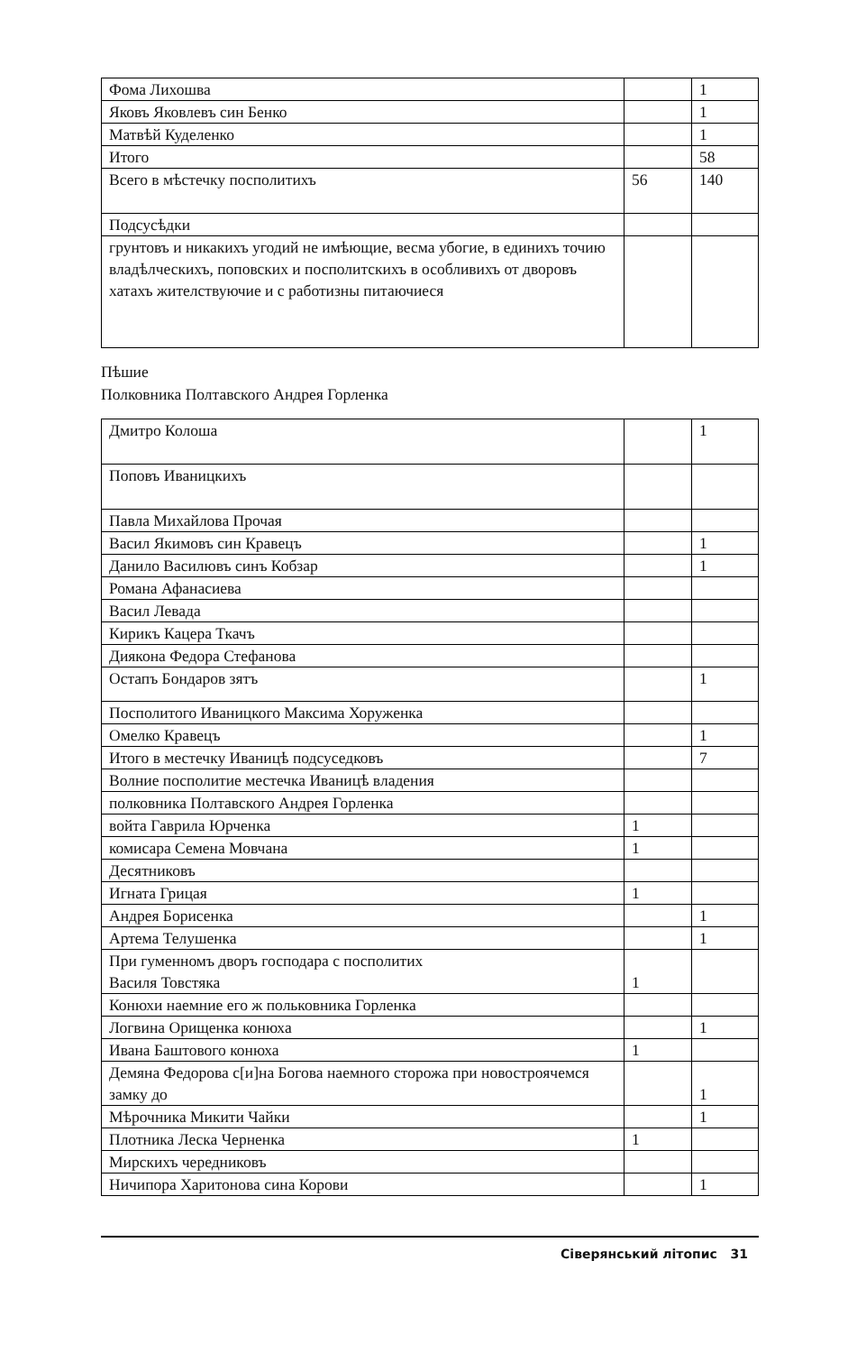| Фома Лихошва | | 1 |
| Яковъ Яковлевъ син Бенко | | 1 |
| Матвѣй Куделенко | | 1 |
| Итого | | 58 |
| Всего в мѣстечку посполитихъ | 56 | 140 |
| Подсусѣдки | | |
| грунтовъ и никакихъ угодий не имѣющие, весма убогие, в единихъ точию владѣлческихъ, поповских и посполитскихъ в особливихъ от дворовъ хатахъ жителствуючие и с работизны питаючиеся | | |
Пѣшие
Полковника Полтавского Андрея Горленка
| Дмитро Колоша | | 1 |
| Поповъ Иваницкихъ | | |
| Павла Михайлова Прочая | | |
| Васил Якимовъ син Кравецъ | | 1 |
| Данило Василювъ синъ Кобзар | | 1 |
| Романа Афанасиева | | |
| Васил Левада | | |
| Кирикъ Кацера Ткачъ | | |
| Диякона Федора Стефанова | | |
| Остапъ Бондаров зятъ | | 1 |
| Посполитого Иваницкого Максима Хоруженка | | |
| Омелко Кравецъ | | 1 |
| Итого в местечку Иваницѣ подсуседковъ | | 7 |
| Волние посполитие местечка Иваницѣ владения | | |
| полковника Полтавского Андрея Горленка | | |
| войта Гаврила Юрченка | 1 | |
| комисара Семена Мовчана | 1 | |
| Десятниковъ | | |
| Игната Грицая | 1 | |
| Андрея Борисенка | | 1 |
| Артема Телушенка | | 1 |
| При гуменномъ дворъ господара с посполитих Василя Товстяка | 1 | |
| Конюхи наемние его ж польковника Горленка | | |
| Логвина Орищенка конюха | | 1 |
| Ивана Баштового конюха | 1 | |
| Демяна Федорова с[и]на Богова наемного сторожа при новостроячемся замку до | | 1 |
| Мѣрочника Микити Чайки | | 1 |
| Плотника Леска Черненка | 1 | |
| Мирскихъ чередниковъ | | |
| Ничипора Харитонова сина Корови | | 1 |
Сіверянський літопис 31